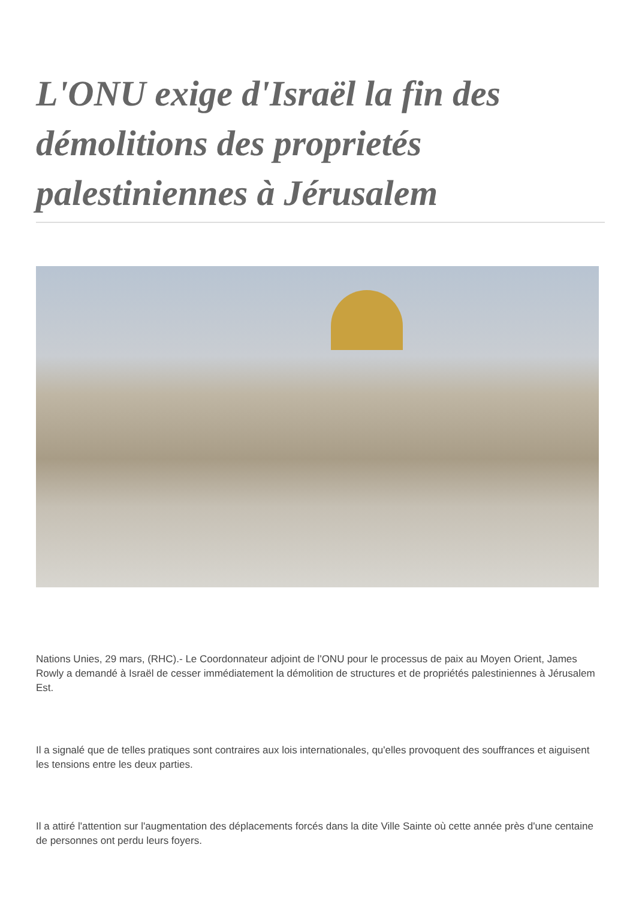L'ONU exige d'Israël la fin des démolitions des proprietés palestiniennes à Jérusalem
Nations Unies, 29 mars, (RHC).- Le Coordonnateur adjoint de l'ONU pour le processus de paix au Moyen Orient, James Rowly a demandé à Israël de cesser immédiatement la démolition de structures et de propriétés palestiniennes à Jérusalem Est.
Il a signalé que de telles pratiques sont contraires aux lois internationales, qu'elles provoquent des souffrances et aiguisent les tensions entre les deux parties.
Il a attiré l'attention sur l'augmentation des déplacements forcés dans la dite Ville Sainte où cette année près d'une centaine de personnes ont perdu leurs foyers.